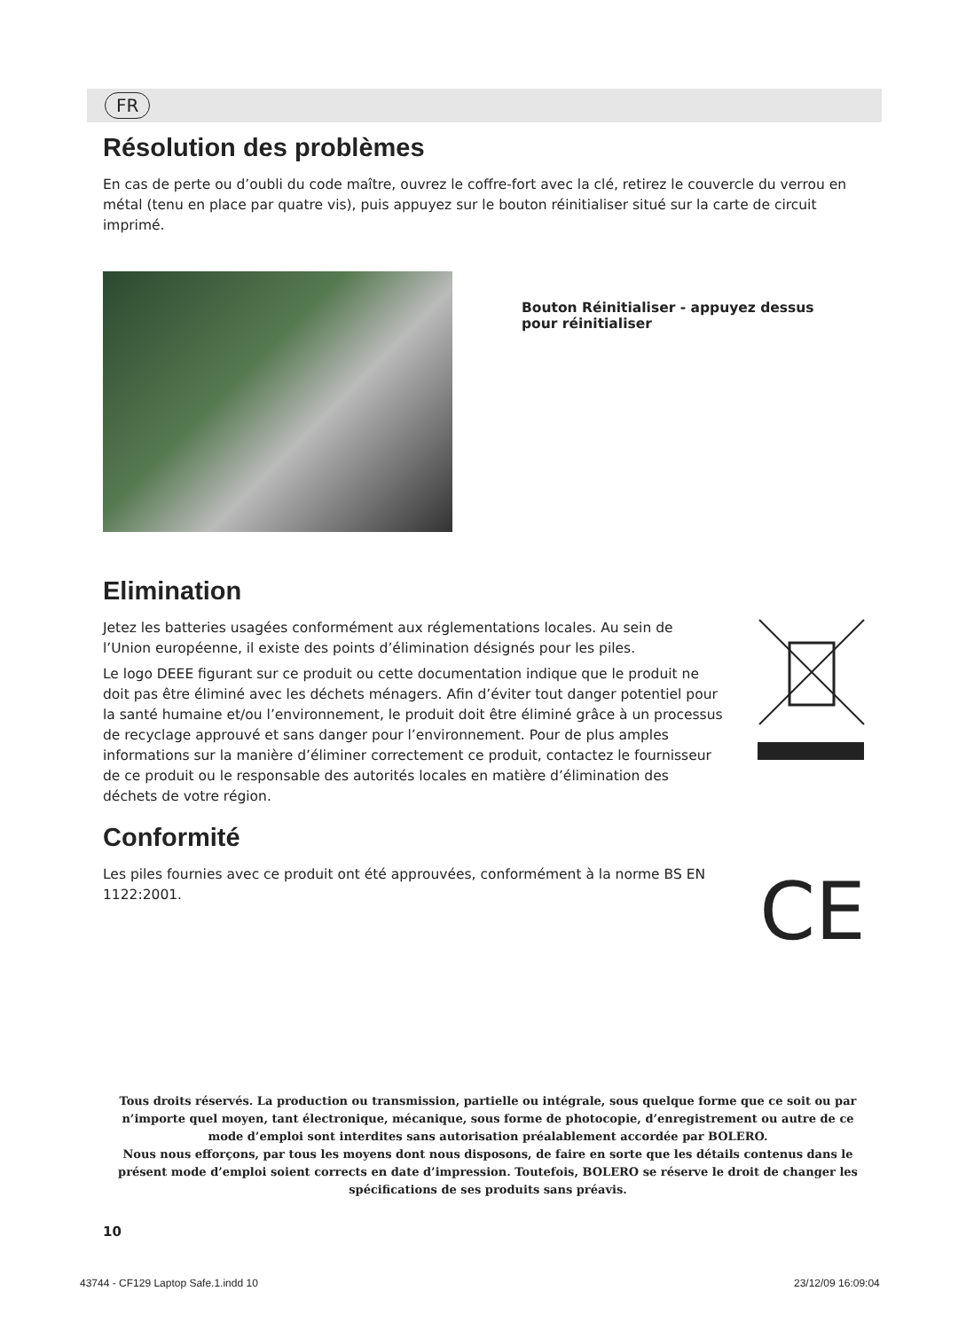FR
Résolution des problèmes
En cas de perte ou d’oubli du code maître, ouvrez le coffre-fort avec la clé, retirez le couvercle du verrou en métal (tenu en place par quatre vis), puis appuyez sur le bouton réinitialiser situé sur la carte de circuit imprimé.
Bouton Réinitialiser - appuyez dessus pour réinitialiser
Elimination
Jetez les batteries usagées conformément aux réglementations locales. Au sein de l’Union européenne, il existe des points d’élimination désignés pour les piles.
Le logo DEEE figurant sur ce produit ou cette documentation indique que le produit ne doit pas être éliminé avec les déchets ménagers. Afin d’éviter tout danger potentiel pour la santé humaine et/ou l’environnement, le produit doit être éliminé grâce à un processus de recyclage approuvé et sans danger pour l’environnement. Pour de plus amples informations sur la manière d’éliminer correctement ce produit, contactez le fournisseur de ce produit ou le responsable des autorités locales en matière d’élimination des déchets de votre région.
Conformité
Les piles fournies avec ce produit ont été approuvées, conformément à la norme BS EN 1122:2001.
CE
Tous droits réservés. La production ou transmission, partielle ou intégrale, sous quelque forme que ce soit ou par n’importe quel moyen, tant électronique, mécanique, sous forme de photocopie, d’enregistrement ou autre de ce mode d’emploi sont interdites sans autorisation préalablement accordée par BOLERO.
Nous nous efforçons, par tous les moyens dont nous disposons, de faire en sorte que les détails contenus dans le présent mode d’emploi soient corrects en date d’impression. Toutefois, BOLERO se réserve le droit de changer les spécifications de ses produits sans préavis.
10
43744 - CF129 Laptop Safe.1.indd 10
23/12/09 16:09:04